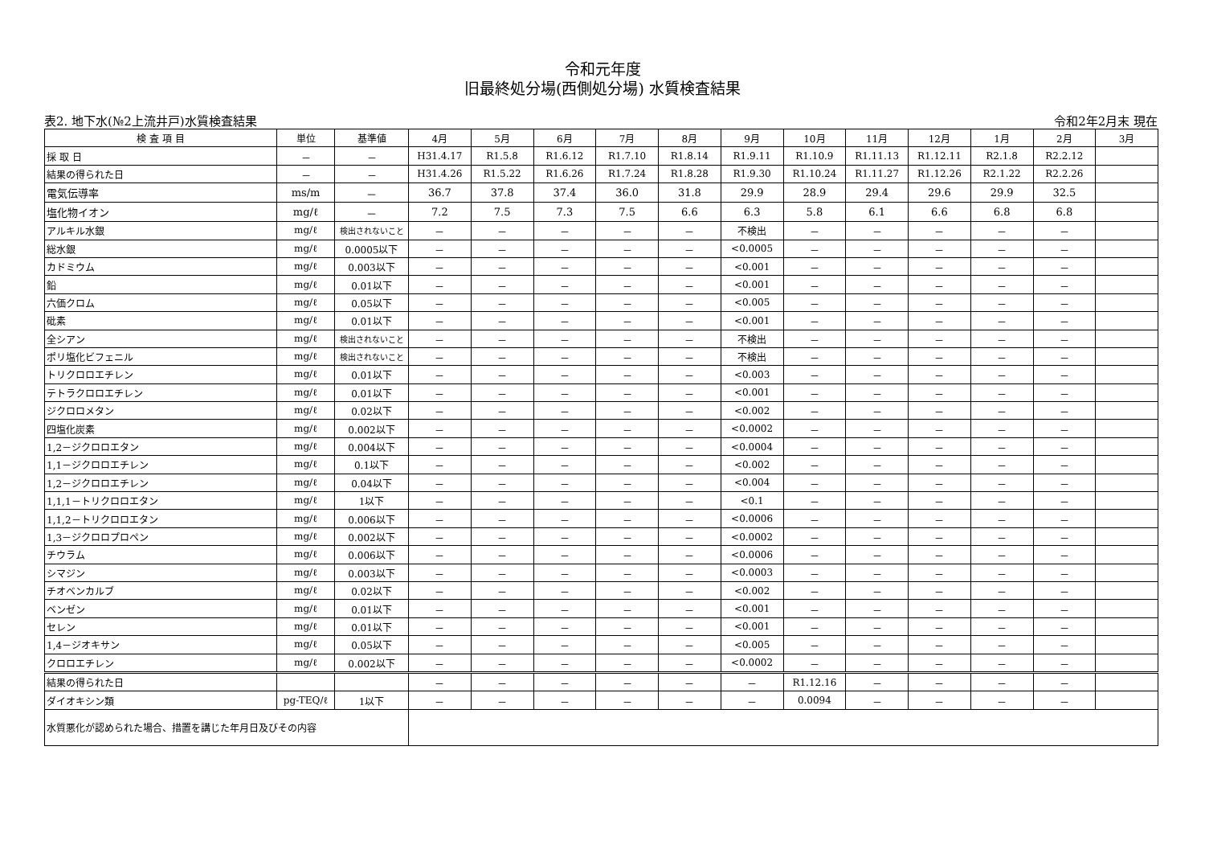令和元年度
旧最終処分場(西側処分場) 水質検査結果
表2. 地下水(№2上流井戸)水質検査結果 令和2年2月末 現在
| 検 査 項 目 | 単位 | 基準値 | 4月 | 5月 | 6月 | 7月 | 8月 | 9月 | 10月 | 11月 | 12月 | 1月 | 2月 | 3月 |
| --- | --- | --- | --- | --- | --- | --- | --- | --- | --- | --- | --- | --- | --- | --- |
| 採 取 日 | － | － | H31.4.17 | R1.5.8 | R1.6.12 | R1.7.10 | R1.8.14 | R1.9.11 | R1.10.9 | R1.11.13 | R1.12.11 | R2.1.8 | R2.2.12 | |
| 結果の得られた日 | － | － | H31.4.26 | R1.5.22 | R1.6.26 | R1.7.24 | R1.8.28 | R1.9.30 | R1.10.24 | R1.11.27 | R1.12.26 | R2.1.22 | R2.2.26 | |
| 電気伝導率 | ms/m | － | 36.7 | 37.8 | 37.4 | 36.0 | 31.8 | 29.9 | 28.9 | 29.4 | 29.6 | 29.9 | 32.5 | |
| 塩化物イオン | mg/ℓ | － | 7.2 | 7.5 | 7.3 | 7.5 | 6.6 | 6.3 | 5.8 | 6.1 | 6.6 | 6.8 | 6.8 | |
| アルキル水銀 | mg/ℓ | 検出されないこと | － | － | － | － | － | 不検出 | － | － | － | － | － | |
| 総水銀 | mg/ℓ | 0.0005以下 | － | － | － | － | － | <0.0005 | － | － | － | － | － | |
| カドミウム | mg/ℓ | 0.003以下 | － | － | － | － | － | <0.001 | － | － | － | － | － | |
| 鉛 | mg/ℓ | 0.01以下 | － | － | － | － | － | <0.001 | － | － | － | － | － | |
| 六価クロム | mg/ℓ | 0.05以下 | － | － | － | － | － | <0.005 | － | － | － | － | － | |
| 砒素 | mg/ℓ | 0.01以下 | － | － | － | － | － | <0.001 | － | － | － | － | － | |
| 全シアン | mg/ℓ | 検出されないこと | － | － | － | － | － | 不検出 | － | － | － | － | － | |
| ポリ塩化ビフェニル | mg/ℓ | 検出されないこと | － | － | － | － | － | 不検出 | － | － | － | － | － | |
| トリクロロエチレン | mg/ℓ | 0.01以下 | － | － | － | － | － | <0.003 | － | － | － | － | － | |
| テトラクロロエチレン | mg/ℓ | 0.01以下 | － | － | － | － | － | <0.001 | － | － | － | － | － | |
| ジクロロメタン | mg/ℓ | 0.02以下 | － | － | － | － | － | <0.002 | － | － | － | － | － | |
| 四塩化炭素 | mg/ℓ | 0.002以下 | － | － | － | － | － | <0.0002 | － | － | － | － | － | |
| 1,2－ジクロロエタン | mg/ℓ | 0.004以下 | － | － | － | － | － | <0.0004 | － | － | － | － | － | |
| 1,1－ジクロロエチレン | mg/ℓ | 0.1以下 | － | － | － | － | － | <0.002 | － | － | － | － | － | |
| 1,2－ジクロロエチレン | mg/ℓ | 0.04以下 | － | － | － | － | － | <0.004 | － | － | － | － | － | |
| 1,1,1－トリクロロエタン | mg/ℓ | 1以下 | － | － | － | － | － | <0.1 | － | － | － | － | － | |
| 1,1,2－トリクロロエタン | mg/ℓ | 0.006以下 | － | － | － | － | － | <0.0006 | － | － | － | － | － | |
| 1,3－ジクロロプロペン | mg/ℓ | 0.002以下 | － | － | － | － | － | <0.0002 | － | － | － | － | － | |
| チウラム | mg/ℓ | 0.006以下 | － | － | － | － | － | <0.0006 | － | － | － | － | － | |
| シマジン | mg/ℓ | 0.003以下 | － | － | － | － | － | <0.0003 | － | － | － | － | － | |
| チオベンカルブ | mg/ℓ | 0.02以下 | － | － | － | － | － | <0.002 | － | － | － | － | － | |
| ベンゼン | mg/ℓ | 0.01以下 | － | － | － | － | － | <0.001 | － | － | － | － | － | |
| セレン | mg/ℓ | 0.01以下 | － | － | － | － | － | <0.001 | － | － | － | － | － | |
| 1,4－ジオキサン | mg/ℓ | 0.05以下 | － | － | － | － | － | <0.005 | － | － | － | － | － | |
| クロロエチレン | mg/ℓ | 0.002以下 | － | － | － | － | － | <0.0002 | － | － | － | － | － | |
| 結果の得られた日 | | | － | － | － | － | － | － | R1.12.16 | － | － | － | － | |
| ダイオキシン類 | pg-TEQ/ℓ | 1以下 | － | － | － | － | － | － | 0.0094 | － | － | － | － | |
| 水質悪化が認められた場合、措置を講じた年月日及びその内容 | | | | | | | | | | | | | | |